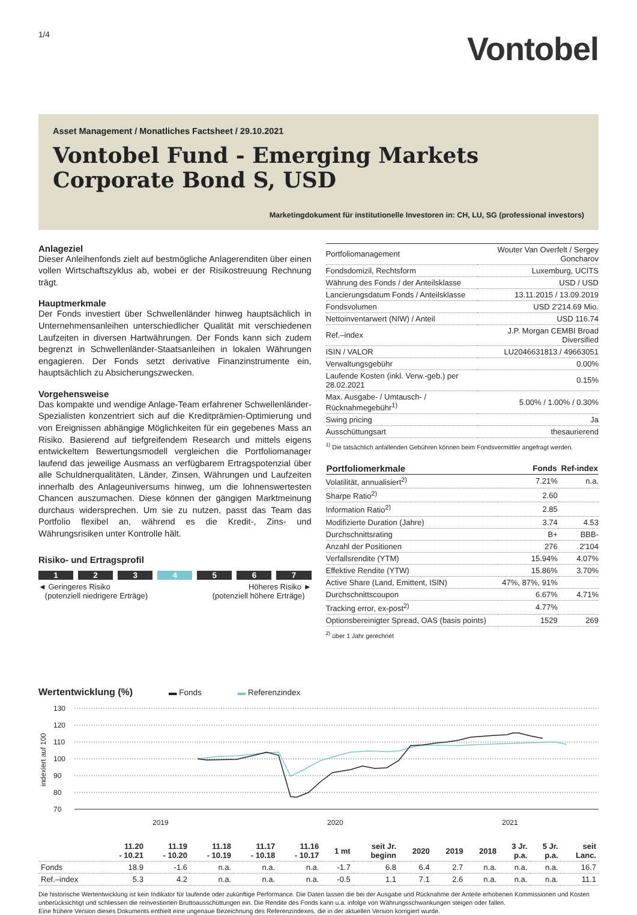1/4
Vontobel
Asset Management / Monatliches Factsheet / 29.10.2021
Vontobel Fund - Emerging Markets Corporate Bond S, USD
Marketingdokument für institutionelle Investoren in: CH, LU, SG (professional investors)
Anlageziel
Dieser Anleihenfonds zielt auf bestmögliche Anlagerenditen über einen vollen Wirtschaftszyklus ab, wobei er der Risikostreuung Rechnung trägt.
Hauptmerkmale
Der Fonds investiert über Schwellenländer hinweg hauptsächlich in Unternehmensanleihen unterschiedlicher Qualität mit verschiedenen Laufzeiten in diversen Hartwährungen. Der Fonds kann sich zudem begrenzt in Schwellenländer-Staatsanleihen in lokalen Währungen engagieren. Der Fonds setzt derivative Finanzinstrumente ein, hauptsächlich zu Absicherungszwecken.
Vorgehensweise
Das kompakte und wendige Anlage-Team erfahrener Schwellenländer-Spezialisten konzentriert sich auf die Kreditprämien-Optimierung und von Ereignissen abhängige Möglichkeiten für ein gegebenes Mass an Risiko. Basierend auf tiefgreifendem Research und mittels eigens entwickeltem Bewertungsmodell vergleichen die Portfoliomanager laufend das jeweilige Ausmass an verfügbarem Ertragspotenzial über alle Schuldnerqualitäten, Länder, Zinsen, Währungen und Laufzeiten innerhalb des Anlageuniversums hinweg, um die lohnenswertesten Chancen auszumachen. Diese können der gängigen Marktmeinung durchaus widersprechen. Um sie zu nutzen, passt das Team das Portfolio flexibel an, während es die Kredit-, Zins- und Währungsrisiken unter Kontrolle hält.
Risiko- und Ertragsprofil
1 2 3 4 5 6 7
◄ Geringeres Risiko
(potenziell niedrigere Erträge)
Höheres Risiko ►
(potenziell höhere Erträge)
| Portfoliomanagement | Wouter Van Overfelt / Sergey Goncharov |
| Fondsdomizil, Rechtsform | Luxemburg, UCITS |
| Währung des Fonds / der Anteilsklasse | USD / USD |
| Lancierungsdatum Fonds / Anteilsklasse | 13.11.2015 / 13.09.2019 |
| Fondsvolumen | USD 2'214.69 Mio. |
| Nettoinventarwert (NIW) / Anteil | USD 116.74 |
| Ref.–index | J.P. Morgan CEMBI Broad Diversified |
| ISIN / VALOR | LU2046631813 / 49663051 |
| Verwaltungsgebühr | 0.00% |
| Laufende Kosten (inkl. Verw.-geb.) per 28.02.2021 | 0.15% |
| Max. Ausgabe- / Umtausch- / Rücknahmegebühr<sup>1)</sup> | 5.00% / 1.00% / 0.30% |
| Swing pricing | Ja |
| Ausschüttungsart | thesaurierend |
<sup>1)</sup> Die tatsächlich anfallenden Gebühren können beim Fondsvermittler angefragt werden.
| Portfoliomerkmale | Fonds | Ref-index |
| --- | --- | --- |
| Volatilität, annualisiert<sup>2)</sup> | 7.21% | n.a. |
| Sharpe Ratio<sup>2)</sup> | 2.60 | |
| Information Ratio<sup>2)</sup> | 2.85 | |
| Modifizierte Duration (Jahre) | 3.74 | 4.53 |
| Durchschnittsrating | B+ | BBB- |
| Anzahl der Positionen | 276 | 2'104 |
| Verfallsrendite (YTM) | 15.94% | 4.07% |
| Effektive Rendite (YTW) | 15.86% | 3.70% |
| Active Share (Land, Emittent, ISIN) | 47%, 87%, 91% | |
| Durchschnittscoupon | 6.67% | 4.71% |
| Tracking error, ex-post<sup>2)</sup> | 4.77% | |
| Optionsbereinigter Spread, OAS (basis points) | 1529 | 269 |
<sup>2)</sup> über 1 Jahr gerechnet
Wertentwicklung (%)
▬ Fonds ▬ Referenzindex
130
120
110
100
90
80
70
2019
2020
2021
indexiert auf 100
| | 11.20 - 10.21 | 11.19 - 10.20 | 11.18 - 10.19 | 11.17 - 10.18 | 11.16 - 10.17 | 1 mt | seit Jr. beginn | 2020 | 2019 | 2018 | 3 Jr. p.a. | 5 Jr. p.a. | seit Lanc. |
| --- | --- | --- | --- | --- | --- | --- | --- | --- | --- | --- | --- | --- | --- |
| Fonds | 18.9 | -1.6 | n.a. | n.a. | n.a. | -1.7 | 6.8 | 6.4 | 2.7 | n.a. | n.a. | n.a. | 16.7 |
| Ref.–index | 5.3 | 4.2 | n.a. | n.a. | n.a. | -0.5 | 1.1 | 7.1 | 2.6 | n.a. | n.a. | n.a. | 11.1 |
Die historische Wertentwicklung ist kein Indikator für laufende oder zukünftige Performance. Die Daten lassen die bei der Ausgabe und Rücknahme der Anteile erhobenen Kommissionen und Kosten unberücksichtigt und schliessen die reinvestierten Bruttoausschüttungen ein. Die Rendite des Fonds kann u.a. infolge von Währungsschwankungen steigen oder fallen.
Eine frühere Version dieses Dokuments enthielt eine ungenaue Bezeichnung des Referenzindexes, die in der aktuellen Version korrigiert wurde.